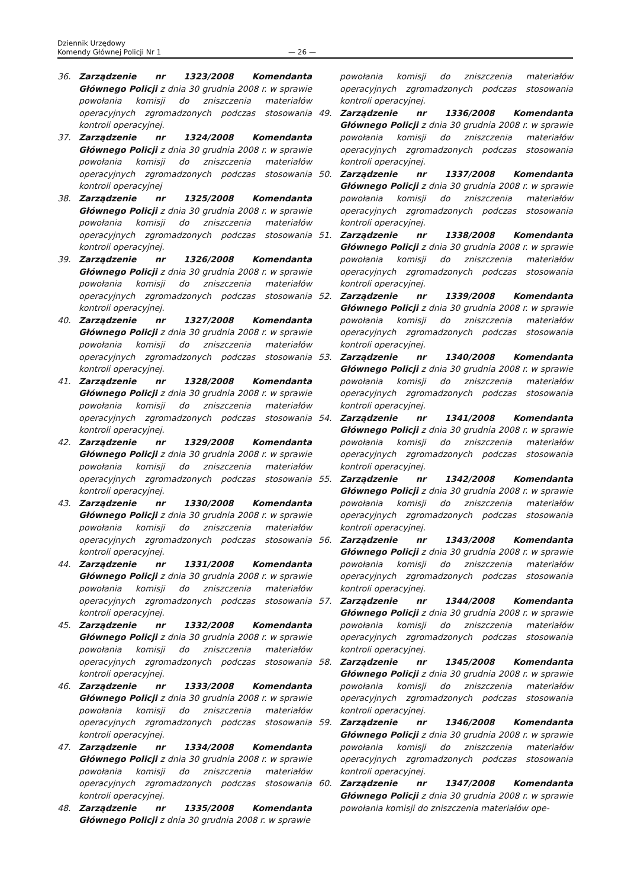Dziennik Urzędowy
Komendy Głównej Policji Nr 1
— 26 —
36. Zarządzenie nr 1323/2008 Komendanta Głównego Policji z dnia 30 grudnia 2008 r. w sprawie powołania komisji do zniszczenia materiałów operacyjnych zgromadzonych podczas stosowania kontroli operacyjnej.
37. Zarządzenie nr 1324/2008 Komendanta Głównego Policji z dnia 30 grudnia 2008 r. w sprawie powołania komisji do zniszczenia materiałów operacyjnych zgromadzonych podczas stosowania kontroli operacyjnej
38. Zarządzenie nr 1325/2008 Komendanta Głównego Policji z dnia 30 grudnia 2008 r. w sprawie powołania komisji do zniszczenia materiałów operacyjnych zgromadzonych podczas stosowania kontroli operacyjnej.
39. Zarządzenie nr 1326/2008 Komendanta Głównego Policji z dnia 30 grudnia 2008 r. w sprawie powołania komisji do zniszczenia materiałów operacyjnych zgromadzonych podczas stosowania kontroli operacyjnej.
40. Zarządzenie nr 1327/2008 Komendanta Głównego Policji z dnia 30 grudnia 2008 r. w sprawie powołania komisji do zniszczenia materiałów operacyjnych zgromadzonych podczas stosowania kontroli operacyjnej.
41. Zarządzenie nr 1328/2008 Komendanta Głównego Policji z dnia 30 grudnia 2008 r. w sprawie powołania komisji do zniszczenia materiałów operacyjnych zgromadzonych podczas stosowania kontroli operacyjnej.
42. Zarządzenie nr 1329/2008 Komendanta Głównego Policji z dnia 30 grudnia 2008 r. w sprawie powołania komisji do zniszczenia materiałów operacyjnych zgromadzonych podczas stosowania kontroli operacyjnej.
43. Zarządzenie nr 1330/2008 Komendanta Głównego Policji z dnia 30 grudnia 2008 r. w sprawie powołania komisji do zniszczenia materiałów operacyjnych zgromadzonych podczas stosowania kontroli operacyjnej.
44. Zarządzenie nr 1331/2008 Komendanta Głównego Policji z dnia 30 grudnia 2008 r. w sprawie powołania komisji do zniszczenia materiałów operacyjnych zgromadzonych podczas stosowania kontroli operacyjnej.
45. Zarządzenie nr 1332/2008 Komendanta Głównego Policji z dnia 30 grudnia 2008 r. w sprawie powołania komisji do zniszczenia materiałów operacyjnych zgromadzonych podczas stosowania kontroli operacyjnej.
46. Zarządzenie nr 1333/2008 Komendanta Głównego Policji z dnia 30 grudnia 2008 r. w sprawie powołania komisji do zniszczenia materiałów operacyjnych zgromadzonych podczas stosowania kontroli operacyjnej.
47. Zarządzenie nr 1334/2008 Komendanta Głównego Policji z dnia 30 grudnia 2008 r. w sprawie powołania komisji do zniszczenia materiałów operacyjnych zgromadzonych podczas stosowania kontroli operacyjnej.
48. Zarządzenie nr 1335/2008 Komendanta Głównego Policji z dnia 30 grudnia 2008 r. w sprawie
powołania komisji do zniszczenia materiałów operacyjnych zgromadzonych podczas stosowania kontroli operacyjnej.
49. Zarządzenie nr 1336/2008 Komendanta Głównego Policji z dnia 30 grudnia 2008 r. w sprawie powołania komisji do zniszczenia materiałów operacyjnych zgromadzonych podczas stosowania kontroli operacyjnej.
50. Zarządzenie nr 1337/2008 Komendanta Głównego Policji z dnia 30 grudnia 2008 r. w sprawie powołania komisji do zniszczenia materiałów operacyjnych zgromadzonych podczas stosowania kontroli operacyjnej.
51. Zarządzenie nr 1338/2008 Komendanta Głównego Policji z dnia 30 grudnia 2008 r. w sprawie powołania komisji do zniszczenia materiałów operacyjnych zgromadzonych podczas stosowania kontroli operacyjnej.
52. Zarządzenie nr 1339/2008 Komendanta Głównego Policji z dnia 30 grudnia 2008 r. w sprawie powołania komisji do zniszczenia materiałów operacyjnych zgromadzonych podczas stosowania kontroli operacyjnej.
53. Zarządzenie nr 1340/2008 Komendanta Głównego Policji z dnia 30 grudnia 2008 r. w sprawie powołania komisji do zniszczenia materiałów operacyjnych zgromadzonych podczas stosowania kontroli operacyjnej.
54. Zarządzenie nr 1341/2008 Komendanta Głównego Policji z dnia 30 grudnia 2008 r. w sprawie powołania komisji do zniszczenia materiałów operacyjnych zgromadzonych podczas stosowania kontroli operacyjnej.
55. Zarządzenie nr 1342/2008 Komendanta Głównego Policji z dnia 30 grudnia 2008 r. w sprawie powołania komisji do zniszczenia materiałów operacyjnych zgromadzonych podczas stosowania kontroli operacyjnej.
56. Zarządzenie nr 1343/2008 Komendanta Głównego Policji z dnia 30 grudnia 2008 r. w sprawie powołania komisji do zniszczenia materiałów operacyjnych zgromadzonych podczas stosowania kontroli operacyjnej.
57. Zarządzenie nr 1344/2008 Komendanta Głównego Policji z dnia 30 grudnia 2008 r. w sprawie powołania komisji do zniszczenia materiałów operacyjnych zgromadzonych podczas stosowania kontroli operacyjnej.
58. Zarządzenie nr 1345/2008 Komendanta Głównego Policji z dnia 30 grudnia 2008 r. w sprawie powołania komisji do zniszczenia materiałów operacyjnych zgromadzonych podczas stosowania kontroli operacyjnej.
59. Zarządzenie nr 1346/2008 Komendanta Głównego Policji z dnia 30 grudnia 2008 r. w sprawie powołania komisji do zniszczenia materiałów operacyjnych zgromadzonych podczas stosowania kontroli operacyjnej.
60. Zarządzenie nr 1347/2008 Komendanta Głównego Policji z dnia 30 grudnia 2008 r. w sprawie powołania komisji do zniszczenia materiałów ope-